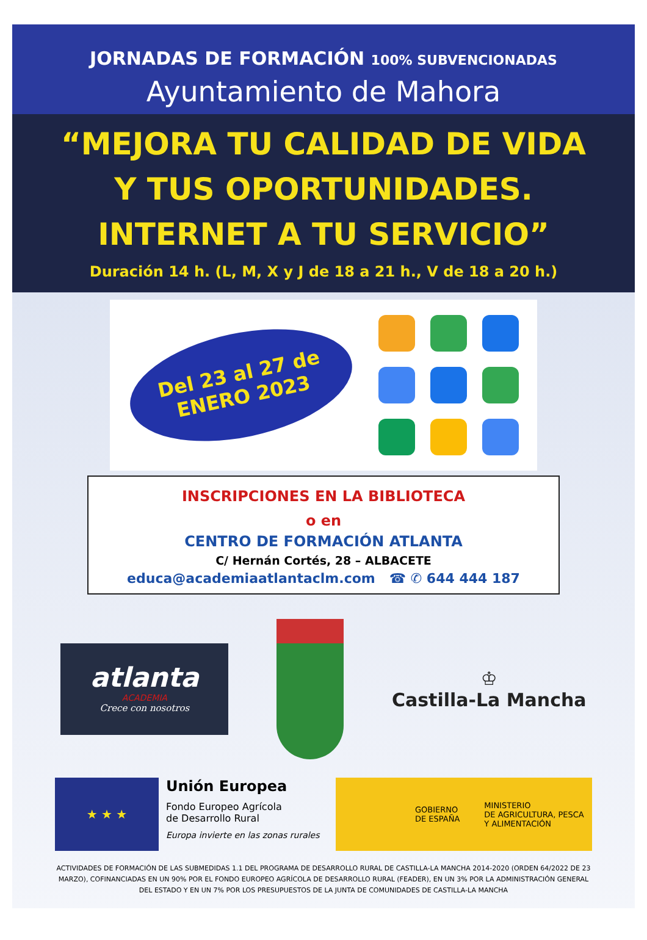JORNADAS DE FORMACIÓN 100% SUBVENCIONADAS
Ayuntamiento de Mahora
“MEJORA TU CALIDAD DE VIDA
Y TUS OPORTUNIDADES.
INTERNET A TU SERVICIO”
Duración 14 h. (L, M, X y J de 18 a 21 h., V de 18 a 20 h.)
Del 23 al 27 de
ENERO 2023
INSCRIPCIONES EN LA BIBLIOTECA
o en
CENTRO DE FORMACIÓN ATLANTA
C/ Hernán Cortés, 28 – ALBACETE
educa@academiaatlantaclm.com ☎ ✆ 644 444 187
atlanta
ACADEMIA
Crece con nosotros
♔
Castilla-La Mancha
★ ★ ★
Unión Europea
Fondo Europeo Agrícola
de Desarrollo Rural
Europa invierte en las zonas rurales
GOBIERNO
DE ESPAÑA
MINISTERIO
DE AGRICULTURA, PESCA
Y ALIMENTACIÓN
ACTIVIDADES DE FORMACIÓN DE LAS SUBMEDIDAS 1.1 DEL PROGRAMA DE DESARROLLO RURAL DE CASTILLA-LA MANCHA 2014-2020 (ORDEN 64/2022 DE 23 MARZO), COFINANCIADAS EN UN 90% POR EL FONDO EUROPEO AGRÍCOLA DE DESARROLLO RURAL (FEADER), EN UN 3% POR LA ADMINISTRACIÓN GENERAL DEL ESTADO Y EN UN 7% POR LOS PRESUPUESTOS DE LA JUNTA DE COMUNIDADES DE CASTILLA-LA MANCHA